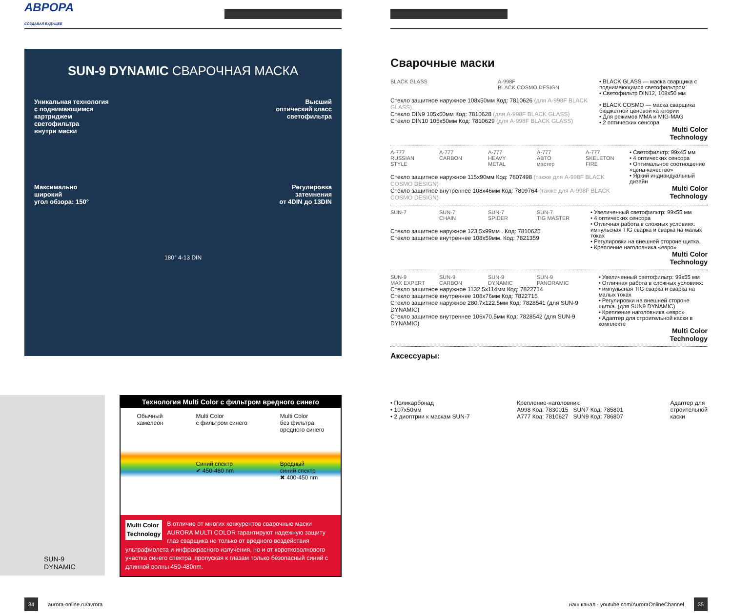АВРОРА
СОЗДАВАЯ БУДУЩЕЕ
SUN-9 DYNAMIC СВАРОЧНАЯ МАСКА
Уникальная технология
с поднимающимся
картриджем
светофильтра
внутри маски
Высший
оптический класс
светофильтра
Максимально
широкий
угол обзора: 150°
Регулировка
затемнения
от 4DIN до 13DIN
180° 4-13 DIN
SUN-9
DYNAMIC
Технология Multi Color с фильтром вредного синего
Обычный
хамелеон
Multi Color
с фильтром синего
Синий спектр
✔ 450-480 nm
Multi Color
без фильтра
вредного синего
Вредный
синий спектр
✖ 400-450 nm
Multi Color
Technology В отличие от многих конкурентов сварочные маски AURORA MULTI COLOR гарантируют надежную защиту глаз сварщика не только от вредного воздействия ультрафиолета и инфракрасного излучения, но и от коротковолнового участка синего спектра, пропуская к глазам только безопасный синий с длинной волны 450-480nm.
34 aurora-online.ru/avrora
Сварочные маски
BLACK GLASS A-998F
BLACK COSMO DESIGN
Стекло защитное наружное 108x50мм Код: 7810626 (для A-998F BLACK GLASS)
Стекло DIN9 105x50мм Код: 7810628 (для A-998F BLACK GLASS)
Стекло DIN10 105x50мм Код: 7810629 (для A-998F BLACK GLASS)
• BLACK GLASS — маска сварщика с поднимающимся светофильтром
• Светофильтр DIN12, 108x50 мм
• BLACK COSMO — маска сварщика бюджетной ценовой категории
• Для режимов MMA и MIG-MAG
• 2 оптических сенсора
Multi Color
Technology
A-777
RUSSIAN
STYLE
A-777
CARBON
A-777
HEAVY
METAL
A-777
ABTO
мастер
A-777
SKELETON
FIRE
Стекло защитное наружное 115x90мм Код: 7807498 (также для A-998F BLACK COSMO DESIGN)
Стекло защитное внутреннее 108x46мм Код: 7809764 (также для A-998F BLACK COSMO DESIGN)
• Светофильтр: 99x45 мм
• 4 оптических сенсора
• Оптимальное соотношение «цена-качество»
• Яркий индивидуальный дизайн
Multi Color
Technology
SUN-7 SUN-7
CHAIN
SUN-7
SPIDER
SUN-7
TIG MASTER
Стекло защитное наружное 123,5x99мм . Код: 7810625
Стекло защитное внутреннее 108x59мм. Код: 7821359
• Увеличенный светофильтр: 99x55 мм
• 4 оптических сенсора
• Отличная работа в сложных условиях: импульсная TIG сварка и сварка на малых токах
• Регулировки на внешней стороне щитка.
• Крепление наголовника «евро»
Multi Color
Technology
SUN-9
MAX EXPERT
SUN-9
CARBON
SUN-9
DYNAMIC
SUN-9
PANORAMIC
Стекло защитное наружное 1132.5x114мм Код: 7822714
Стекло защитное внутреннее 108x76мм Код: 7822715
Стекло защитное наружное 280.7x122.5мм Код: 7828541 (для SUN-9 DYNAMIC)
Стекло защитное внутреннее 106x70.5мм Код: 7828542 (для SUN-9 DYNAMIC)
• Увеличенный светофильтр: 99x55 мм
• Отличная работа в сложных условиях:
• импульсная TIG сварка и сварка на малых токах
• Регулировки на внешней стороне щитка. (для SUN9 DYNAMIC)
• Крепление наголовника «евро»
• Адаптер для строительной каски в комплекте
Multi Color
Technology
Аксессуары:
• Поликарбонад
• 107x50мм
• 2 диоптрии к маскам SUN-7
Крепление-наголовник:
A998 Код: 7830015 SUN7 Код: 785801
A777 Код: 7810627 SUN9 Код: 786807
Адаптер для
строительной
каски
наш канал - youtube.com/AuroraOnlineChannel 35